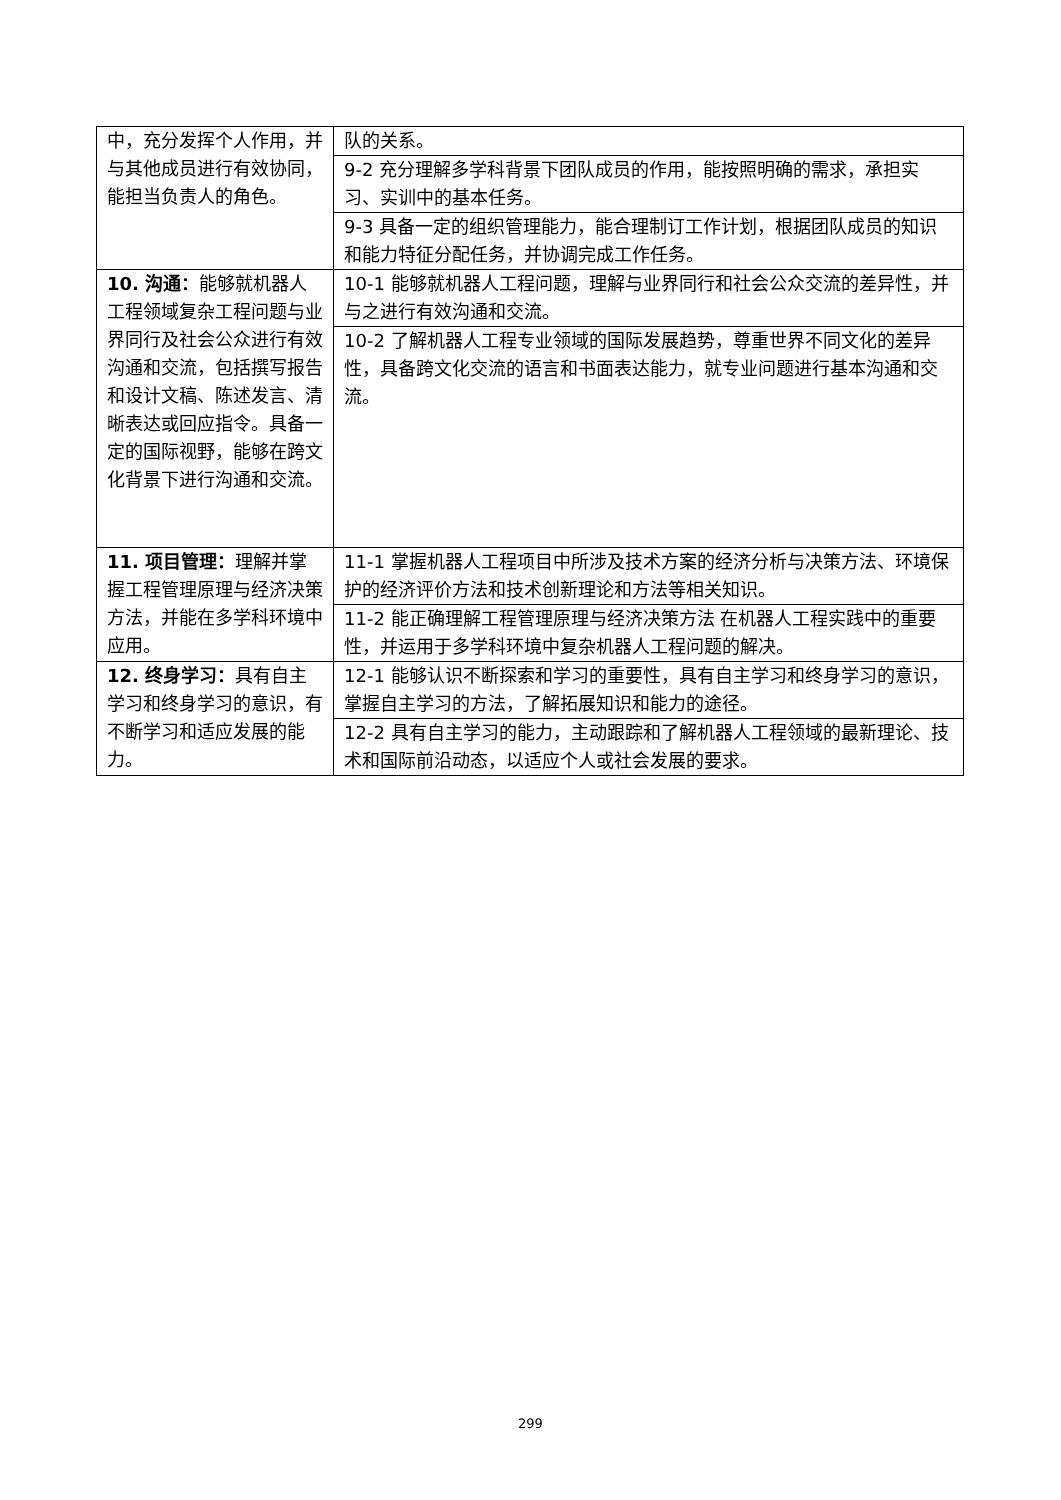| 中，充分发挥个人作用，并与其他成员进行有效协同，能担当负责人的角色。 | 队的关系。 |
| | 9-2 充分理解多学科背景下团队成员的作用，能按照明确的需求，承担实习、实训中的基本任务。 |
| | 9-3 具备一定的组织管理能力，能合理制订工作计划，根据团队成员的知识和能力特征分配任务，并协调完成工作任务。 |
| 10. 沟通： 能够就机器人工程领域复杂工程问题与业界同行及社会公众进行有效沟通和交流，包括撰写报告和设计文稿、陈述发言、清晰表达或回应指令。具备一定的国际视野，能够在跨文化背景下进行沟通和交流。 | 10-1 能够就机器人工程问题，理解与业界同行和社会公众交流的差异性，并与之进行有效沟通和交流。 |
| | 10-2 了解机器人工程专业领域的国际发展趋势，尊重世界不同文化的差异性，具备跨文化交流的语言和书面表达能力，就专业问题进行基本沟通和交流。 |
| 11. 项目管理： 理解并掌握工程管理原理与经济决策方法，并能在多学科环境中应用。 | 11-1 掌握机器人工程项目中所涉及技术方案的经济分析与决策方法、环境保护的经济评价方法和技术创新理论和方法等相关知识。 |
| | 11-2 能正确理解工程管理原理与经济决策方法 在机器人工程实践中的重要性，并运用于多学科环境中复杂机器人工程问题的解决。 |
| 12. 终身学习： 具有自主学习和终身学习的意识，有不断学习和适应发展的能力。 | 12-1 能够认识不断探索和学习的重要性，具有自主学习和终身学习的意识，掌握自主学习的方法，了解拓展知识和能力的途径。 |
| | 12-2 具有自主学习的能力，主动跟踪和了解机器人工程领域的最新理论、技术和国际前沿动态，以适应个人或社会发展的要求。 |
299